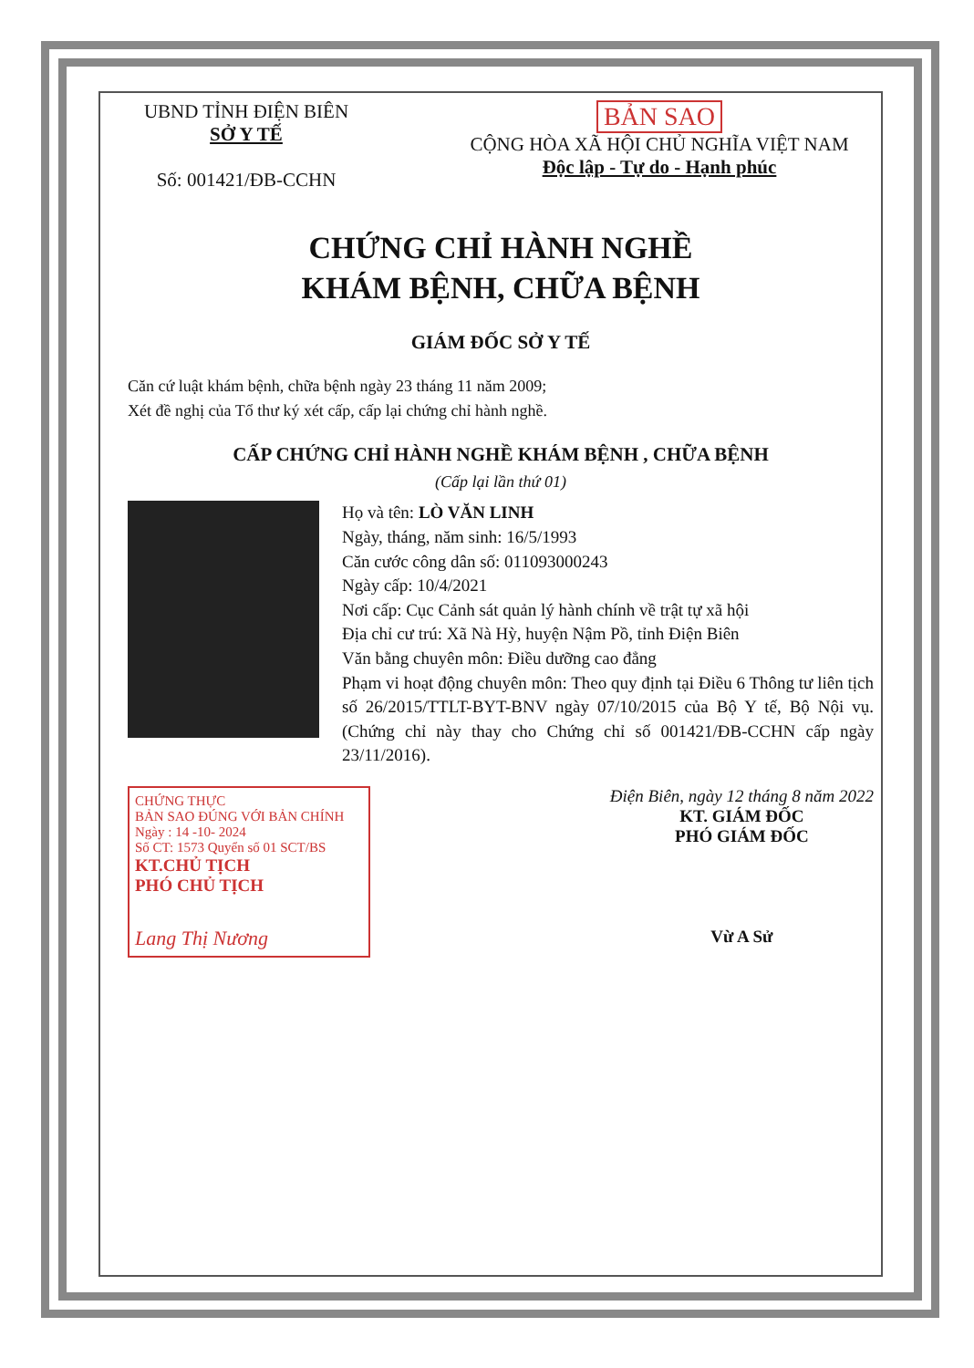UBND TỈNH ĐIỆN BIÊN
SỞ Y TẾ
Số: 001421/ĐB-CCHN
BẢN SAO
CỘNG HÒA XÃ HỘI CHỦ NGHĨA VIỆT NAM
Độc lập - Tự do - Hạnh phúc
CHỨNG CHỈ HÀNH NGHỀ
KHÁM BỆNH, CHỮA BỆNH
GIÁM ĐỐC SỞ Y TẾ
Căn cứ luật khám bệnh, chữa bệnh ngày 23 tháng 11 năm 2009;
Xét đề nghị của Tổ thư ký xét cấp, cấp lại chứng chỉ hành nghề.
CẤP CHỨNG CHỈ HÀNH NGHỀ KHÁM BỆNH , CHỮA BỆNH
(Cấp lại lần thứ 01)
Họ và tên: LÒ VĂN LINH
Ngày, tháng, năm sinh: 16/5/1993
Căn cước công dân số: 011093000243
Ngày cấp: 10/4/2021
Nơi cấp: Cục Cảnh sát quản lý hành chính về trật tự xã hội
Địa chỉ cư trú: Xã Nà Hỳ, huyện Nậm Pồ, tỉnh Điện Biên
Văn bằng chuyên môn: Điều dưỡng cao đẳng
Phạm vi hoạt động chuyên môn: Theo quy định tại Điều 6 Thông tư liên tịch số 26/2015/TTLT-BYT-BNV ngày 07/10/2015 của Bộ Y tế, Bộ Nội vụ. (Chứng chỉ này thay cho Chứng chỉ số 001421/ĐB-CCHN cấp ngày 23/11/2016).
CHỨNG THỰC
BẢN SAO ĐÚNG VỚI BẢN CHÍNH
Ngày : 14 -10- 2024
Số CT: 1573 Quyển số 01 SCT/BS
KT.CHỦ TỊCH
PHÓ CHỦ TỊCH
Lang Thị Nương
Điện Biên, ngày 12 tháng 8 năm 2022
KT. GIÁM ĐỐC
PHÓ GIÁM ĐỐC
Vừ A Sử